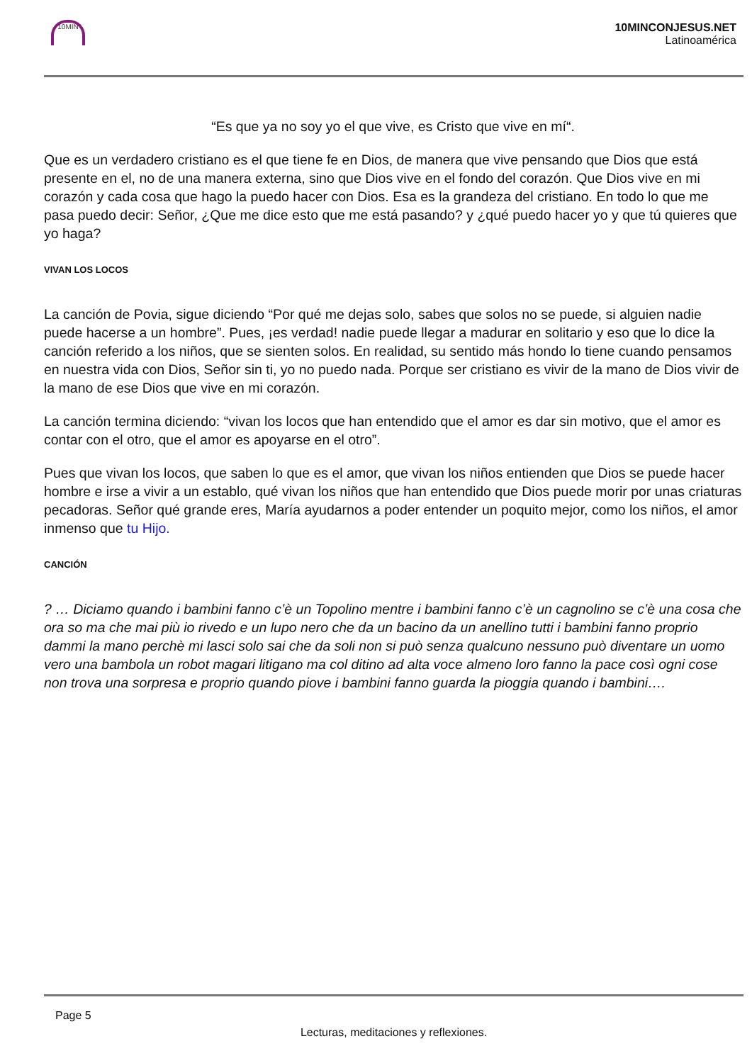10MIN
10MINCONJESUS.NET
Latinoamérica
“Es que ya no soy yo el que vive, es Cristo que vive en mí“.
Que es un verdadero cristiano es el que tiene fe en Dios, de manera que vive pensando que Dios que está presente en el, no de una manera externa, sino que Dios vive en el fondo del corazón. Que Dios vive en mi corazón y cada cosa que hago la puedo hacer con Dios. Esa es la grandeza del cristiano. En todo lo que me pasa puedo decir: Señor, ¿Que me dice esto que me está pasando? y ¿qué puedo hacer yo y que tú quieres que yo haga?
VIVAN LOS LOCOS
La canción de Povia, sigue diciendo “Por qué me dejas solo, sabes que solos no se puede, si alguien nadie puede hacerse a un hombre”. Pues, ¡es verdad! nadie puede llegar a madurar en solitario y eso que lo dice la canción referido a los niños, que se sienten solos. En realidad, su sentido más hondo lo tiene cuando pensamos en nuestra vida con Dios, Señor sin ti, yo no puedo nada. Porque ser cristiano es vivir de la mano de Dios vivir de la mano de ese Dios que vive en mi corazón.
La canción termina diciendo: “vivan los locos que han entendido que el amor es dar sin motivo, que el amor es contar con el otro, que el amor es apoyarse en el otro”.
Pues que vivan los locos, que saben lo que es el amor, que vivan los niños entienden que Dios se puede hacer hombre e irse a vivir a un establo, qué vivan los niños que han entendido que Dios puede morir por unas criaturas pecadoras. Señor qué grande eres, María ayudarnos a poder entender un poquito mejor, como los niños, el amor inmenso que tu Hijo.
CANCIÓN
? … Diciamo quando i bambini fanno c’è un Topolino mentre i bambini fanno c’è un cagnolino se c’è una cosa che ora so ma che mai più io rivedo e un lupo nero che da un bacino da un anellino tutti i bambini fanno proprio dammi la mano perchè mi lasci solo sai che da soli non si può senza qualcuno nessuno può diventare un uomo vero una bambola un robot magari litigano ma col ditino ad alta voce almeno loro fanno la pace così ogni cose non trova una sorpresa e proprio quando piove i bambini fanno guarda la pioggia quando i bambini….
Page 5
Lecturas, meditaciones y reflexiones.